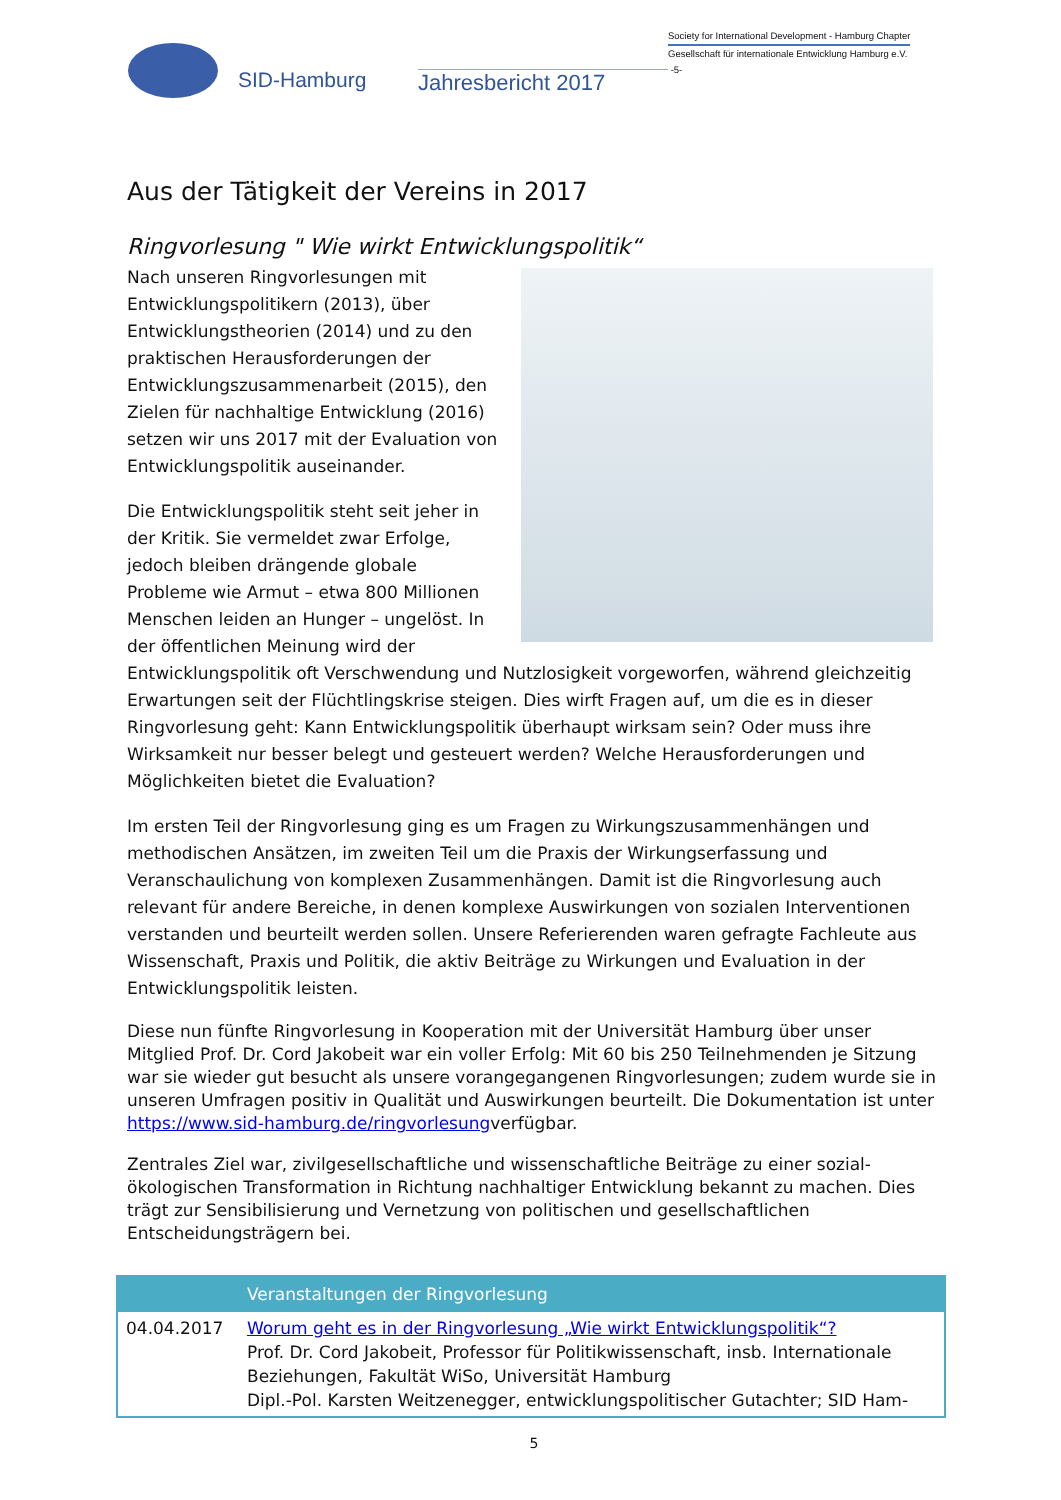SID-Hamburg
Jahresbericht 2017
Society for International Development - Hamburg Chapter
Gesellschaft für internationale Entwicklung Hamburg e.V.
-5-
Aus der Tätigkeit der Vereins in 2017
Ringvorlesung " Wie wirkt Entwicklungspolitik“
Nach unseren Ringvorlesungen mit Entwicklungspolitikern (2013), über Entwicklungstheorien (2014) und zu den praktischen Herausforderungen der Entwicklungszusammenarbeit (2015), den Zielen für nachhaltige Entwicklung (2016) setzen wir uns 2017 mit der Evaluation von Entwicklungspolitik auseinander.
Die Entwicklungspolitik steht seit jeher in der Kritik. Sie vermeldet zwar Erfolge, jedoch bleiben drängende globale Probleme wie Armut – etwa 800 Millionen Menschen leiden an Hunger – ungelöst. In der öffentlichen Meinung wird der Entwicklungspolitik oft Verschwendung und Nutzlosigkeit vorgeworfen, während gleichzeitig Erwartungen seit der Flüchtlingskrise steigen. Dies wirft Fragen auf, um die es in dieser Ringvorlesung geht: Kann Entwicklungspolitik überhaupt wirksam sein? Oder muss ihre Wirksamkeit nur besser belegt und gesteuert werden? Welche Herausforderungen und Möglichkeiten bietet die Evaluation?
Im ersten Teil der Ringvorlesung ging es um Fragen zu Wirkungszusammenhängen und methodischen Ansätzen, im zweiten Teil um die Praxis der Wirkungserfassung und Veranschaulichung von komplexen Zusammenhängen. Damit ist die Ringvorlesung auch relevant für andere Bereiche, in denen komplexe Auswirkungen von sozialen Interventionen verstanden und beurteilt werden sollen. Unsere Referierenden waren gefragte Fachleute aus Wissenschaft, Praxis und Politik, die aktiv Beiträge zu Wirkungen und Evaluation in der Entwicklungspolitik leisten.
Diese nun fünfte Ringvorlesung in Kooperation mit der Universität Hamburg über unser Mitglied Prof. Dr. Cord Jakobeit war ein voller Erfolg: Mit 60 bis 250 Teilnehmenden je Sitzung war sie wieder gut besucht als unsere vorangegangenen Ringvorlesungen; zudem wurde sie in unseren Umfragen positiv in Qualität und Auswirkungen beurteilt. Die Dokumentation ist unter https://www.sid-hamburg.de/ringvorlesungverfügbar.
Zentrales Ziel war, zivilgesellschaftliche und wissenschaftliche Beiträge zu einer sozial-ökologischen Transformation in Richtung nachhaltiger Entwicklung bekannt zu machen. Dies trägt zur Sensibilisierung und Vernetzung von politischen und gesellschaftlichen Entscheidungsträgern bei.
| | Veranstaltungen der Ringvorlesung |
| --- | --- |
| 04.04.2017 | Worum geht es in der Ringvorlesung „Wie wirkt Entwicklungspolitik“? Prof. Dr. Cord Jakobeit, Professor für Politikwissenschaft, insb. Internationale Beziehungen, Fakultät WiSo, Universität Hamburg Dipl.-Pol. Karsten Weitzenegger, entwicklungspolitischer Gutachter; SID Ham- |
5